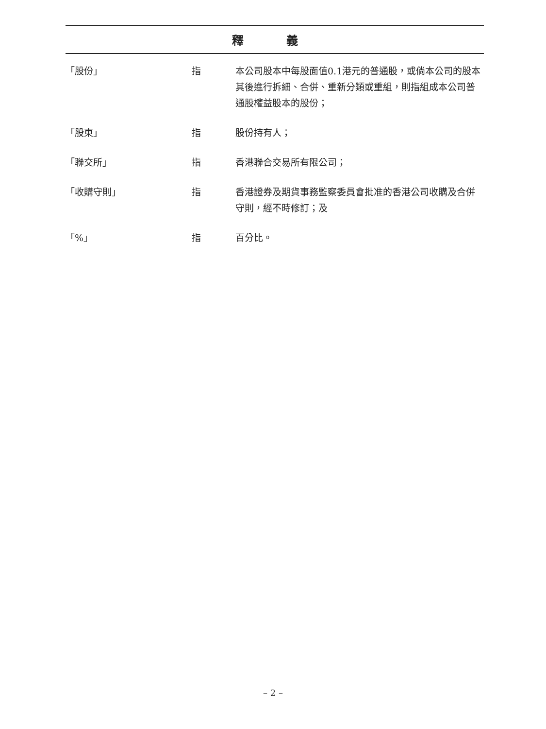釋 義
| 「股份」 | 指 | 本公司股本中每股面值0.1港元的普通股，或倘本公司的股本其後進行拆細、合併、重新分類或重組，則指組成本公司普通股權益股本的股份； |
| 「股東」 | 指 | 股份持有人； |
| 「聯交所」 | 指 | 香港聯合交易所有限公司； |
| 「收購守則」 | 指 | 香港證券及期貨事務監察委員會批准的香港公司收購及合併守則，經不時修訂；及 |
| 「%」 | 指 | 百分比。 |
– 2 –